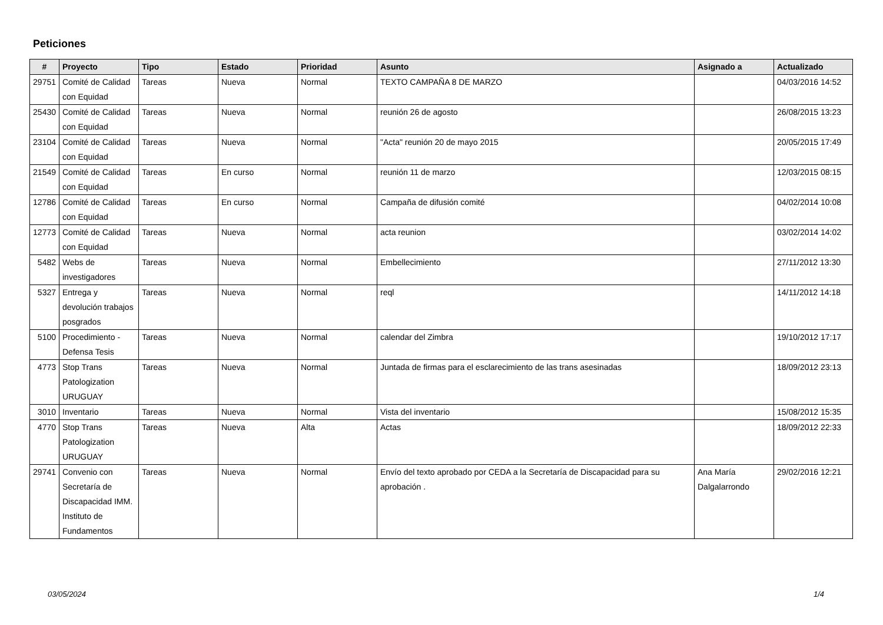Peticiones
| # | Proyecto | Tipo | Estado | Prioridad | Asunto | Asignado a | Actualizado |
| --- | --- | --- | --- | --- | --- | --- | --- |
| 29751 | Comité de Calidad con Equidad | Tareas | Nueva | Normal | TEXTO CAMPAÑA 8 DE MARZO | | 04/03/2016 14:52 |
| 25430 | Comité de Calidad con Equidad | Tareas | Nueva | Normal | reunión 26 de agosto | | 26/08/2015 13:23 |
| 23104 | Comité de Calidad con Equidad | Tareas | Nueva | Normal | "Acta" reunión 20 de mayo 2015 | | 20/05/2015 17:49 |
| 21549 | Comité de Calidad con Equidad | Tareas | En curso | Normal | reunión 11 de marzo | | 12/03/2015 08:15 |
| 12786 | Comité de Calidad con Equidad | Tareas | En curso | Normal | Campaña de difusión comité | | 04/02/2014 10:08 |
| 12773 | Comité de Calidad con Equidad | Tareas | Nueva | Normal | acta reunion | | 03/02/2014 14:02 |
| 5482 | Webs de investigadores | Tareas | Nueva | Normal | Embellecimiento | | 27/11/2012 13:30 |
| 5327 | Entrega y devolución trabajos posgrados | Tareas | Nueva | Normal | reql | | 14/11/2012 14:18 |
| 5100 | Procedimiento - Defensa Tesis | Tareas | Nueva | Normal | calendar del Zimbra | | 19/10/2012 17:17 |
| 4773 | Stop Trans Patologization URUGUAY | Tareas | Nueva | Normal | Juntada de firmas para el esclarecimiento de las trans asesinadas | | 18/09/2012 23:13 |
| 3010 | Inventario | Tareas | Nueva | Normal | Vista del inventario | | 15/08/2012 15:35 |
| 4770 | Stop Trans Patologization URUGUAY | Tareas | Nueva | Alta | Actas | | 18/09/2012 22:33 |
| 29741 | Convenio con Secretaría de Discapacidad IMM. Instituto de Fundamentos | Tareas | Nueva | Normal | Envío del texto aprobado por CEDA a la Secretaría de Discapacidad para su aprobación . | Ana María Dalgalarrondo | 29/02/2016 12:21 |
03/05/2024 1/4